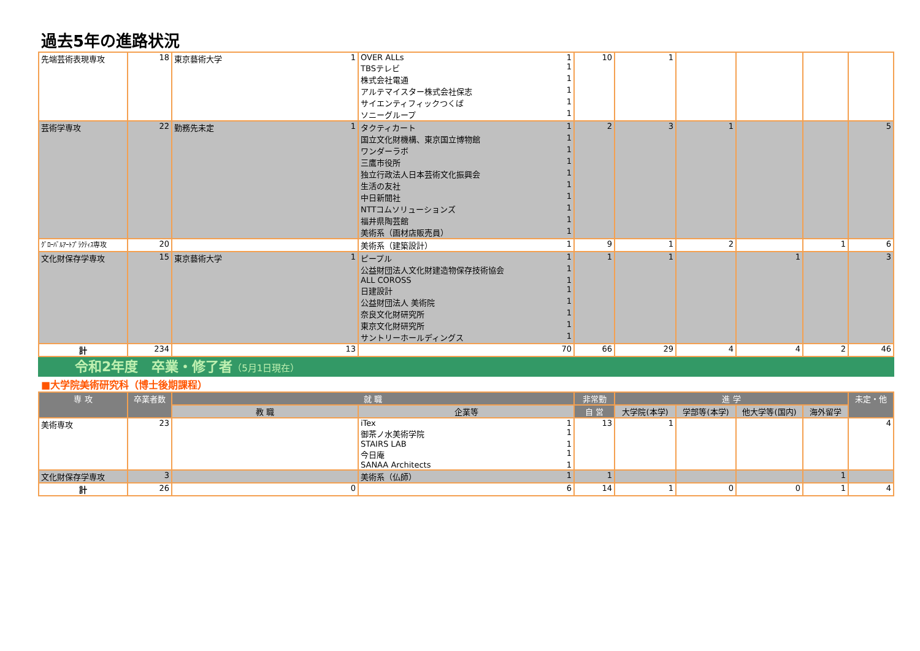過去5年の進路状況
| 先端芸術表現専攻 | 18 | 東京藝術大学 1 | OVER ALLs 1 TBSテレビ 1 株式会社電通 1 アルテマイスター株式会社保志 1 サイエンティフィックつくば 1 ソニーグループ 1 | 10 | 1 | | | | |
| 芸術学専攻 | 22 | 勤務先未定 1 | タクティカート 1 国立文化財機構、東京国立博物館 1 ワンダーラボ 1 三鷹市役所 1 独立行政法人日本芸術文化振興会 1 生活の友社 1 中日新聞社 1 NTTコムソリューションズ 1 福井県陶芸館 1 美術系（画材店販売員） 1 | 2 | 3 | 1 | | | 5 |
| ｸﾞﾛｰﾊﾞﾙｱｰﾄﾌﾟﾗｸﾃｨｽ専攻 | 20 | | 美術系（建築設計） 1 | 9 | 1 | 2 | | 1 | 6 |
| 文化財保存学専攻 | 15 | 東京藝術大学 1 | ピープル 1 公益財団法人文化財建造物保存技術協会 1 ALL COROSS 1 日建設計 1 公益財団法人 美術院 1 奈良文化財研究所 1 東京文化財研究所 1 サントリーホールディングス 1 | 1 | 1 | | 1 | | 3 |
| 計 | 234 | 13 | 70 | 66 | 29 | 4 | 4 | 2 | 46 |
令和2年度　卒業・修了者（5月1日現在）
■大学院美術研究科（博士後期課程）
| 専 攻 | 卒業者数 | 就 職 | | 非常勤 | 進 学 | | | | 未定・他 |
| --- | --- | --- | --- | --- | --- | --- | --- | --- | --- |
| | | 教 職 | 企業等 | 自 営 | 大学院(本学) | 学部等(本学) | 他大学等(国内) | 海外留学 | |
| 美術専攻 | 23 | | iTex 1 御茶ノ水美術学院 1 STAIRS LAB 1 今日庵 1 SANAA Architects 1 | 13 | 1 | | | | 4 |
| 文化財保存学専攻 | 3 | | 美術系（仏師） 1 | 1 | | | | 1 | |
| 計 | 26 | 0 | 6 | 14 | 1 | 0 | 0 | 1 | 4 |